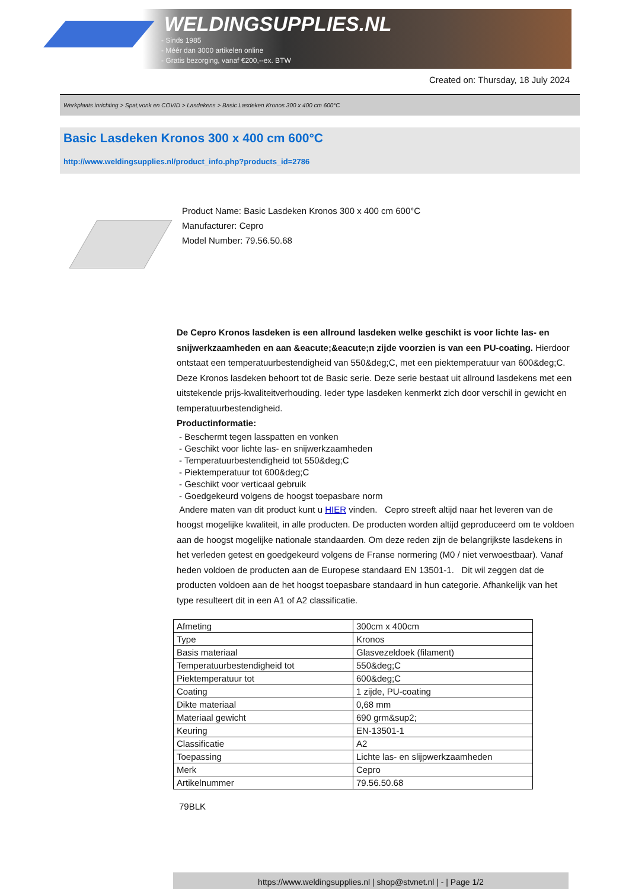WELDINGSUPPLIES.NL
- Sinds 1985
- Méér dan 3000 artikelen online
- Gratis bezorging, vanaf €200,--ex. BTW
Created on: Thursday, 18 July 2024
Werkplaats inrichting > Spat,vonk en COVID > Lasdekens > Basic Lasdeken Kronos 300 x 400 cm 600°C
Basic Lasdeken Kronos 300 x 400 cm 600°C
http://www.weldingsupplies.nl/product_info.php?products_id=2786
Product Name: Basic Lasdeken Kronos 300 x 400 cm 600°C
Manufacturer: Cepro
Model Number: 79.56.50.68
De Cepro Kronos lasdeken is een allround lasdeken welke geschikt is voor lichte las- en snijwerkzaamheden en aan &eacute;&eacute;n zijde voorzien is van een PU-coating. Hierdoor ontstaat een temperatuurbestendigheid van 550&deg;C, met een piektemperatuur van 600&deg;C. Deze Kronos lasdeken behoort tot de Basic serie. Deze serie bestaat uit allround lasdekens met een uitstekende prijs-kwaliteitverhouding. Ieder type lasdeken kenmerkt zich door verschil in gewicht en temperatuurbestendigheid.
Productinformatie:
- Beschermt tegen lasspatten en vonken
- Geschikt voor lichte las- en snijwerkzaamheden
- Temperatuurbestendigheid tot 550&deg;C
- Piektemperatuur tot 600&deg;C
- Geschikt voor verticaal gebruik
- Goedgekeurd volgens de hoogst toepasbare norm
Andere maten van dit product kunt u HIER vinden. Cepro streeft altijd naar het leveren van de hoogst mogelijke kwaliteit, in alle producten. De producten worden altijd geproduceerd om te voldoen aan de hoogst mogelijke nationale standaarden. Om deze reden zijn de belangrijkste lasdekens in het verleden getest en goedgekeurd volgens de Franse normering (M0 / niet verwoestbaar). Vanaf heden voldoen de producten aan de Europese standaard EN 13501-1. Dit wil zeggen dat de producten voldoen aan de het hoogst toepasbare standaard in hun categorie. Afhankelijk van het type resulteert dit in een A1 of A2 classificatie.
| Afmeting | 300cm x 400cm |
| Type | Kronos |
| Basis materiaal | Glasvezeldoek (filament) |
| Temperatuurbestendigheid tot | 550&deg;C |
| Piektemperatuur tot | 600&deg;C |
| Coating | 1 zijde, PU-coating |
| Dikte materiaal | 0,68 mm |
| Materiaal gewicht | 690 grm&sup2; |
| Keuring | EN-13501-1 |
| Classificatie | A2 |
| Toepassing | Lichte las- en slijpwerkzaamheden |
| Merk | Cepro |
| Artikelnummer | 79.56.50.68 |
79BLK
https://www.weldingsupplies.nl | shop@stvnet.nl | - | Page 1/2